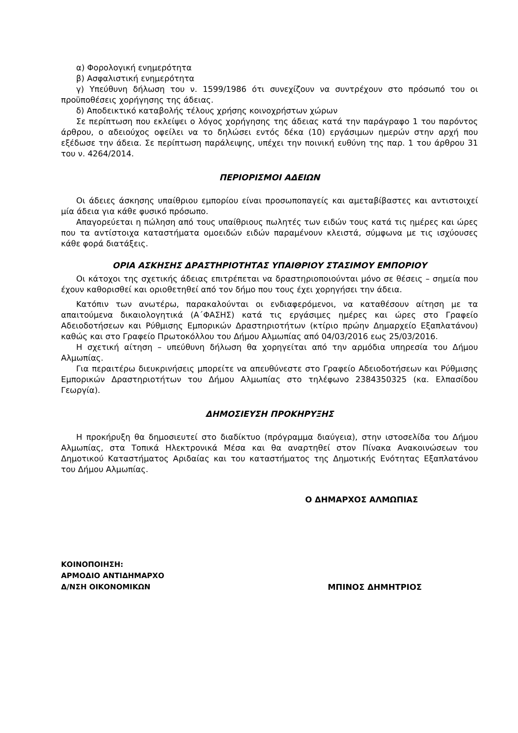α) Φορολογική ενημερότητα
β) Ασφαλιστική ενημερότητα
γ) Υπεύθυνη δήλωση του ν. 1599/1986 ότι συνεχίζουν να συντρέχουν στο πρόσωπό του οι προϋποθέσεις χορήγησης της άδειας.
δ) Αποδεικτικό καταβολής τέλους χρήσης κοινοχρήστων χώρων
Σε περίπτωση που εκλείψει ο λόγος χορήγησης της άδειας κατά την παράγραφο 1 του παρόντος άρθρου, ο αδειούχος οφείλει να το δηλώσει εντός δέκα (10) εργάσιμων ημερών στην αρχή που εξέδωσε την άδεια. Σε περίπτωση παράλειψης, υπέχει την ποινική ευθύνη της παρ. 1 του άρθρου 31 του ν. 4264/2014.
ΠΕΡΙΟΡΙΣΜΟΙ ΑΔΕΙΩΝ
Οι άδειες άσκησης υπαίθριου εμπορίου είναι προσωποπαγείς και αμεταβίβαστες και αντιστοιχεί μία άδεια για κάθε φυσικό πρόσωπο.
Απαγορεύεται η πώληση από τους υπαίθριους πωλητές των ειδών τους κατά τις ημέρες και ώρες που τα αντίστοιχα καταστήματα ομοειδών ειδών παραμένουν κλειστά, σύμφωνα με τις ισχύουσες κάθε φορά διατάξεις.
ΟΡΙΑ ΑΣΚΗΣΗΣ ΔΡΑΣΤΗΡΙΟΤΗΤΑΣ ΥΠΑΙΘΡΙΟΥ ΣΤΑΣΙΜΟΥ ΕΜΠΟΡΙΟΥ
Οι κάτοχοι της σχετικής άδειας επιτρέπεται να δραστηριοποιούνται μόνο σε θέσεις – σημεία που έχουν καθορισθεί και οριοθετηθεί από τον δήμο που τους έχει χορηγήσει την άδεια.
Κατόπιν των ανωτέρω, παρακαλούνται οι ενδιαφερόμενοι, να καταθέσουν αίτηση με τα απαιτούμενα δικαιολογητικά (Α΄ΦΑΣΗΣ) κατά τις εργάσιμες ημέρες και ώρες στο Γραφείο Αδειοδοτήσεων και Ρύθμισης Εμπορικών Δραστηριοτήτων (κτίριο πρώην Δημαρχείο Εξαπλατάνου) καθώς και στο Γραφείο Πρωτοκόλλου του Δήμου Αλμωπίας από 04/03/2016 εως 25/03/2016.
Η σχετική αίτηση – υπεύθυνη δήλωση θα χορηγείται από την αρμόδια υπηρεσία του Δήμου Αλμωπίας.
Για περαιτέρω διευκρινήσεις μπορείτε να απευθύνεστε στο Γραφείο Αδειοδοτήσεων και Ρύθμισης Εμπορικών Δραστηριοτήτων του Δήμου Αλμωπίας στο τηλέφωνο 2384350325 (κα. Ελπασίδου Γεωργία).
ΔΗΜΟΣΙΕΥΣΗ ΠΡΟΚΗΡΥΞΗΣ
Η προκήρυξη θα δημοσιευτεί στο διαδίκτυο (πρόγραμμα διαύγεια), στην ιστοσελίδα του Δήμου Αλμωπίας, στα Τοπικά Ηλεκτρονικά Μέσα και θα αναρτηθεί στον Πίνακα Ανακοινώσεων του Δημοτικού Καταστήματος Αριδαίας και του καταστήματος της Δημοτικής Ενότητας Εξαπλατάνου του Δήμου Αλμωπίας.
Ο ΔΗΜΑΡΧΟΣ ΑΛΜΩΠΙΑΣ
ΚΟΙΝΟΠΟΙΗΣΗ:
ΑΡΜΟΔΙΟ ΑΝΤΙΔΗΜΑΡΧΟ
Δ/ΝΣΗ ΟΙΚΟΝΟΜΙΚΩΝ
ΜΠΙΝΟΣ ΔΗΜΗΤΡΙΟΣ